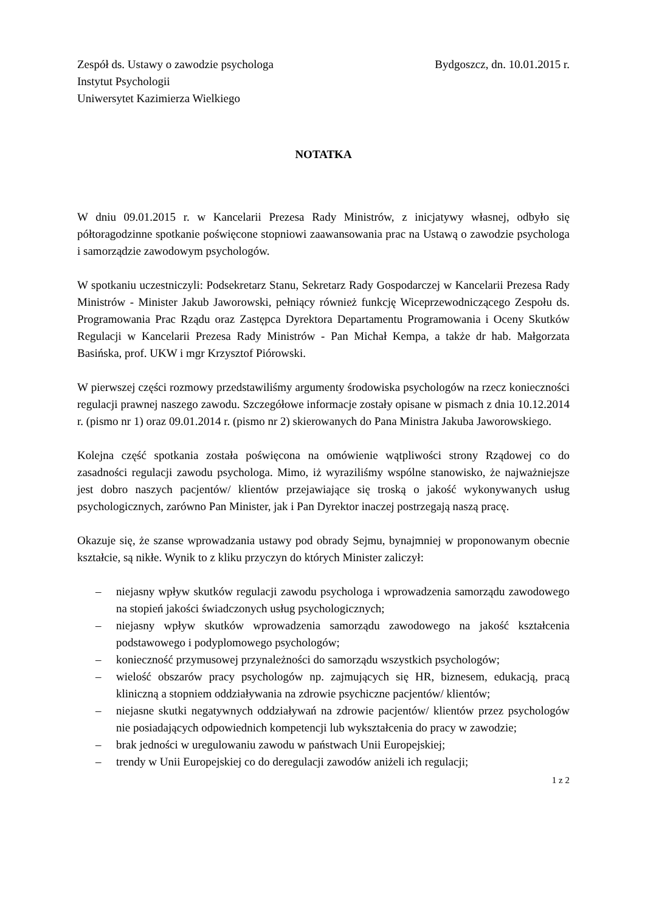Zespół ds. Ustawy o zawodzie psychologa
Instytut Psychologii
Uniwersytet Kazimierza Wielkiego
Bydgoszcz, dn. 10.01.2015 r.
NOTATKA
W dniu 09.01.2015 r. w Kancelarii Prezesa Rady Ministrów, z inicjatywy własnej, odbyło się półtoragodzinne spotkanie poświęcone stopniowi zaawansowania prac na Ustawą o zawodzie psychologa i samorządzie zawodowym psychologów.
W spotkaniu uczestniczyli: Podsekretarz Stanu, Sekretarz Rady Gospodarczej w Kancelarii Prezesa Rady Ministrów - Minister Jakub Jaworowski, pełniący również funkcję Wiceprzewodniczącego Zespołu ds. Programowania Prac Rządu oraz Zastępca Dyrektora Departamentu Programowania i Oceny Skutków Regulacji w Kancelarii Prezesa Rady Ministrów - Pan Michał Kempa, a także dr hab. Małgorzata Basińska, prof. UKW i mgr Krzysztof Piórowski.
W pierwszej części rozmowy przedstawiliśmy argumenty środowiska psychologów na rzecz konieczności regulacji prawnej naszego zawodu. Szczegółowe informacje zostały opisane w pismach z dnia 10.12.2014 r. (pismo nr 1) oraz 09.01.2014 r. (pismo nr 2) skierowanych do Pana Ministra Jakuba Jaworowskiego.
Kolejna część spotkania została poświęcona na omówienie wątpliwości strony Rządowej co do zasadności regulacji zawodu psychologa. Mimo, iż wyraziliśmy wspólne stanowisko, że najważniejsze jest dobro naszych pacjentów/ klientów przejawiające się troską o jakość wykonywanych usług psychologicznych, zarówno Pan Minister, jak i Pan Dyrektor inaczej postrzegają naszą pracę.
Okazuje się, że szanse wprowadzania ustawy pod obrady Sejmu, bynajmniej w proponowanym obecnie kształcie, są nikłe. Wynik to z kliku przyczyn do których Minister zaliczył:
– niejasny wpływ skutków regulacji zawodu psychologa i wprowadzenia samorządu zawodowego na stopień jakości świadczonych usług psychologicznych;
– niejasny wpływ skutków wprowadzenia samorządu zawodowego na jakość kształcenia podstawowego i podyplomowego psychologów;
– konieczność przymusowej przynależności do samorządu wszystkich psychologów;
– wielość obszarów pracy psychologów np. zajmujących się HR, biznesem, edukacją, pracą kliniczną a stopniem oddziaływania na zdrowie psychiczne pacjentów/ klientów;
– niejasne skutki negatywnych oddziaływań na zdrowie pacjentów/ klientów przez psychologów nie posiadających odpowiednich kompetencji lub wykształcenia do pracy w zawodzie;
– brak jedności w uregulowaniu zawodu w państwach Unii Europejskiej;
– trendy w Unii Europejskiej co do deregulacji zawodów aniżeli ich regulacji;
1 z 2